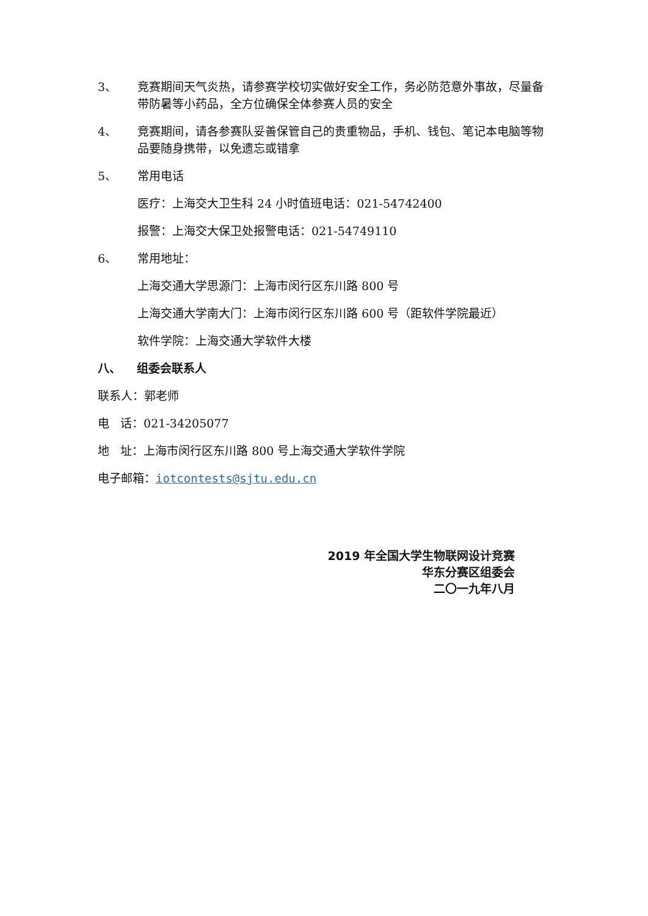3、 竞赛期间天气炎热，请参赛学校切实做好安全工作，务必防范意外事故，尽量备带防暑等小药品，全方位确保全体参赛人员的安全
4、 竞赛期间，请各参赛队妥善保管自己的贵重物品，手机、钱包、笔记本电脑等物品要随身携带，以免遗忘或错拿
5、 常用电话
医疗：上海交大卫生科 24 小时值班电话：021-54742400
报警：上海交大保卫处报警电话：021-54749110
6、 常用地址：
上海交通大学思源门：上海市闵行区东川路 800 号
上海交通大学南大门：上海市闵行区东川路 600 号（距软件学院最近）
软件学院：上海交通大学软件大楼
八、 组委会联系人
联系人：郭老师
电 话：021-34205077
地 址：上海市闵行区东川路 800 号上海交通大学软件学院
电子邮箱：iotcontests@sjtu.edu.cn
2019 年全国大学生物联网设计竞赛
华东分赛区组委会
二〇一九年八月